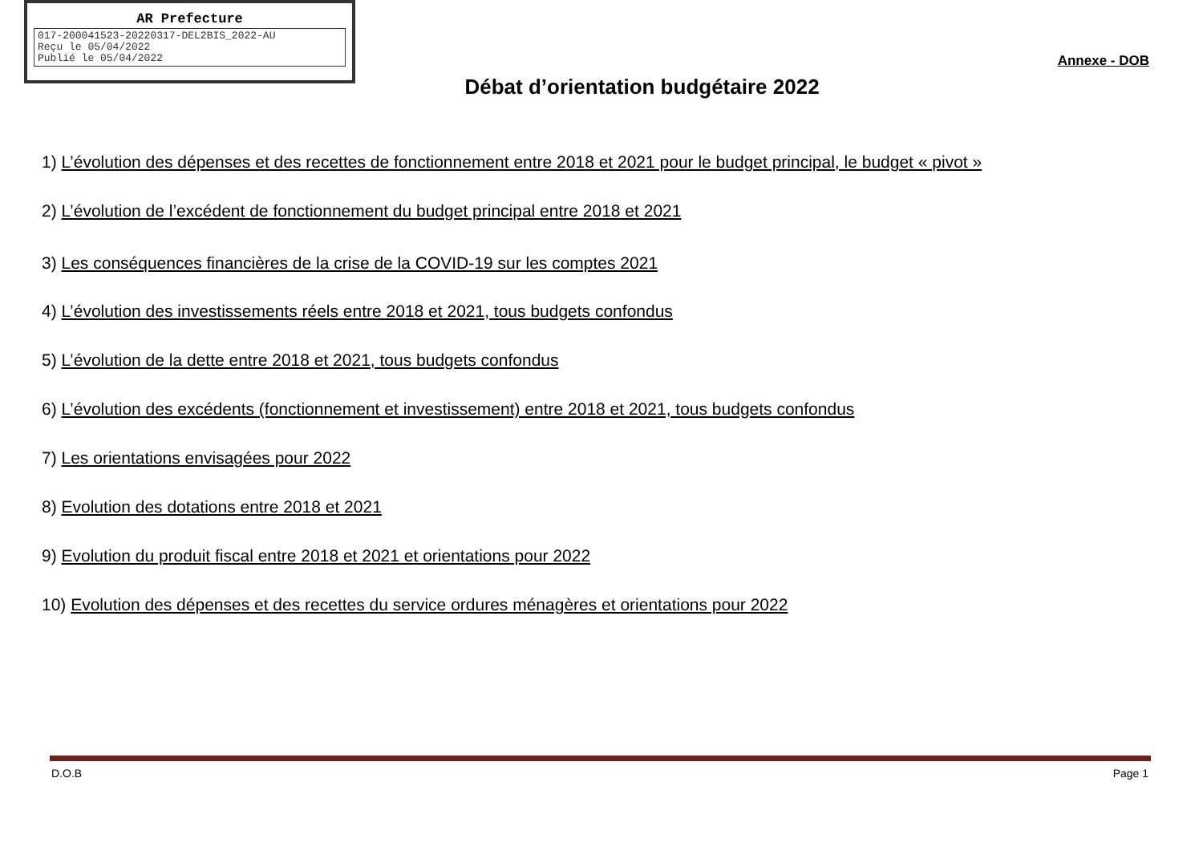AR Prefecture
017-200041523-20220317-DEL2BIS_2022-AU
Reçu le 05/04/2022
Publié le 05/04/2022
Annexe - DOB
Débat d’orientation budgétaire 2022
1) L’évolution des dépenses et des recettes de fonctionnement entre 2018 et 2021 pour le budget principal, le budget « pivot »
2) L’évolution de l’excédent de fonctionnement du budget principal entre 2018 et 2021
3) Les conséquences financières de la crise de la COVID-19 sur les comptes 2021
4) L’évolution des investissements réels entre 2018 et 2021, tous budgets confondus
5) L’évolution de la dette entre 2018 et 2021, tous budgets confondus
6) L’évolution des excédents (fonctionnement et investissement) entre 2018 et 2021, tous budgets confondus
7) Les orientations envisagées pour 2022
8) Evolution des dotations entre 2018 et 2021
9) Evolution du produit fiscal entre 2018 et 2021 et orientations pour 2022
10) Evolution des dépenses et des recettes du service ordures ménagères et orientations pour 2022
D.O.B Page 1